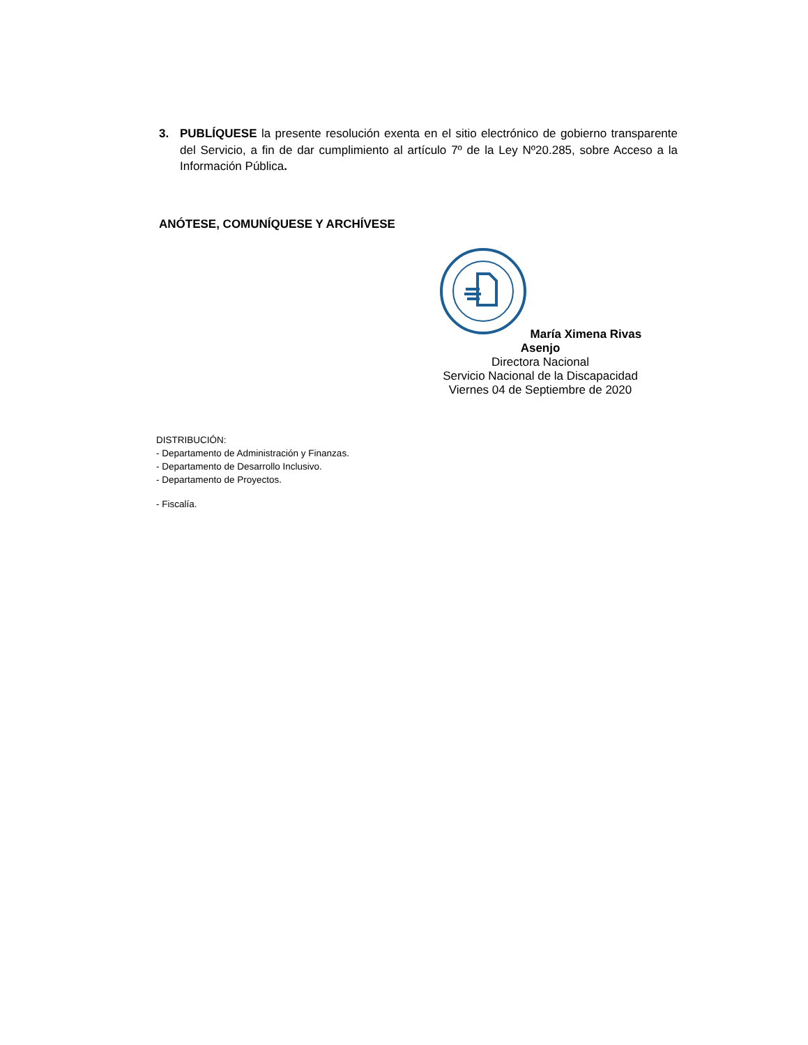3. PUBLÍQUESE la presente resolución exenta en el sitio electrónico de gobierno transparente del Servicio, a fin de dar cumplimiento al artículo 7º de la Ley Nº20.285, sobre Acceso a la Información Pública.
ANÓTESE, COMUNÍQUESE Y ARCHÍVESE
María Ximena Rivas Asenjo
Directora Nacional
Servicio Nacional de la Discapacidad
Viernes 04 de Septiembre de 2020
DISTRIBUCIÓN:
- Departamento de Administración y Finanzas.
- Departamento de Desarrollo Inclusivo.
- Departamento de Proyectos.
- Fiscalía.